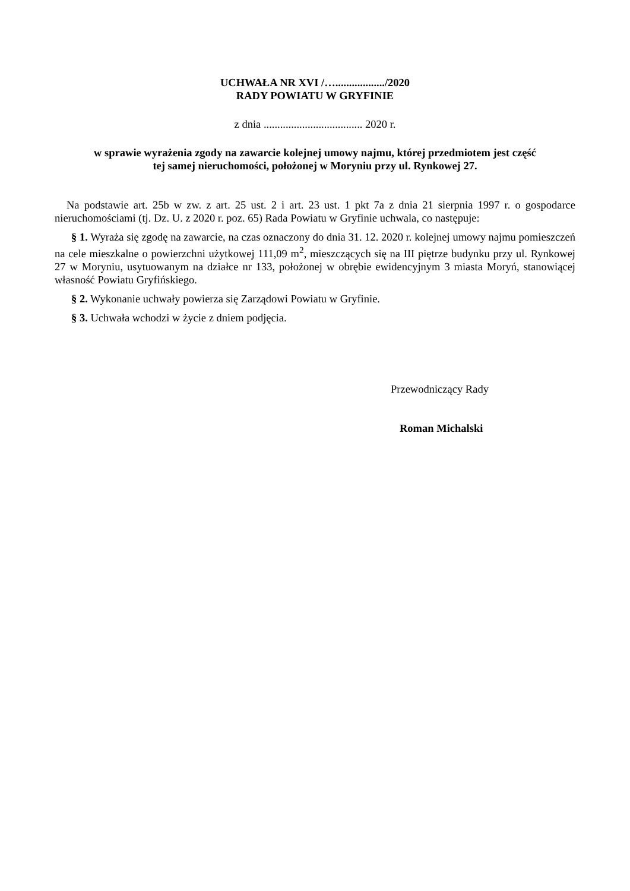UCHWAŁA NR XVI /…................../2020
RADY POWIATU W GRYFINIE
z dnia .................................... 2020 r.
w sprawie wyrażenia zgody na zawarcie kolejnej umowy najmu, której przedmiotem jest część
tej samej nieruchomości, położonej w Moryniu przy ul. Rynkowej 27.
Na podstawie art. 25b w zw. z art. 25 ust. 2 i art. 23 ust. 1 pkt 7a z dnia 21 sierpnia 1997 r. o gospodarce nieruchomościami (tj. Dz. U. z 2020 r. poz. 65) Rada Powiatu w Gryfinie uchwala, co następuje:
§ 1. Wyraża się zgodę na zawarcie, na czas oznaczony do dnia 31. 12. 2020 r. kolejnej umowy najmu pomieszczeń na cele mieszkalne o powierzchni użytkowej 111,09 m<sup>2</sup>, mieszczących się na III piętrze budynku przy ul. Rynkowej 27 w Moryniu, usytuowanym na działce nr 133, położonej w obrębie ewidencyjnym 3 miasta Moryń, stanowiącej własność Powiatu Gryfińskiego.
§ 2. Wykonanie uchwały powierza się Zarządowi Powiatu w Gryfinie.
§ 3. Uchwała wchodzi w życie z dniem podjęcia.
Przewodniczący Rady
Roman Michalski